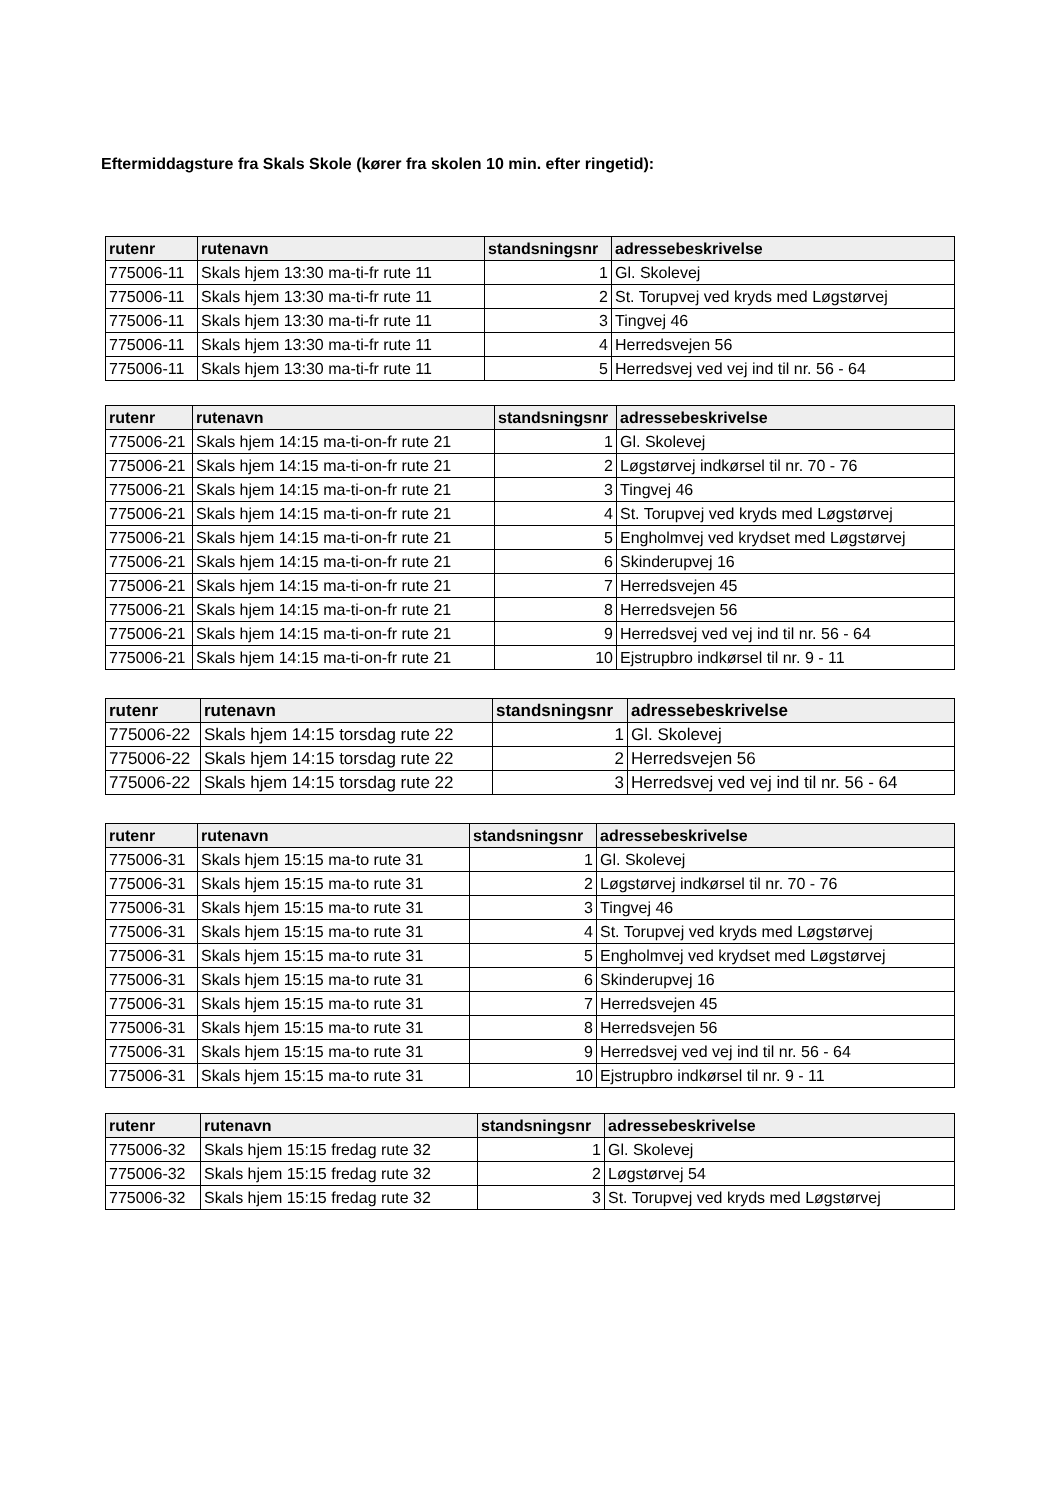Eftermiddagsture fra Skals Skole (kører fra skolen 10 min. efter ringetid):
| rutenr | rutenavn | standsningsnr | adressebeskrivelse |
| --- | --- | --- | --- |
| 775006-11 | Skals hjem 13:30 ma-ti-fr rute 11 | 1 | Gl. Skolevej |
| 775006-11 | Skals hjem 13:30 ma-ti-fr rute 11 | 2 | St. Torupvej ved kryds med Løgstørvej |
| 775006-11 | Skals hjem 13:30 ma-ti-fr rute 11 | 3 | Tingvej 46 |
| 775006-11 | Skals hjem 13:30 ma-ti-fr rute 11 | 4 | Herredsvejen 56 |
| 775006-11 | Skals hjem 13:30 ma-ti-fr rute 11 | 5 | Herredsvej ved vej ind til nr. 56 - 64 |
| rutenr | rutenavn | standsningsnr | adressebeskrivelse |
| --- | --- | --- | --- |
| 775006-21 | Skals hjem 14:15 ma-ti-on-fr rute 21 | 1 | Gl. Skolevej |
| 775006-21 | Skals hjem 14:15 ma-ti-on-fr rute 21 | 2 | Løgstørvej indkørsel til nr. 70 - 76 |
| 775006-21 | Skals hjem 14:15 ma-ti-on-fr rute 21 | 3 | Tingvej 46 |
| 775006-21 | Skals hjem 14:15 ma-ti-on-fr rute 21 | 4 | St. Torupvej ved kryds med Løgstørvej |
| 775006-21 | Skals hjem 14:15 ma-ti-on-fr rute 21 | 5 | Engholmvej ved krydset med Løgstørvej |
| 775006-21 | Skals hjem 14:15 ma-ti-on-fr rute 21 | 6 | Skinderupvej 16 |
| 775006-21 | Skals hjem 14:15 ma-ti-on-fr rute 21 | 7 | Herredsvejen 45 |
| 775006-21 | Skals hjem 14:15 ma-ti-on-fr rute 21 | 8 | Herredsvejen 56 |
| 775006-21 | Skals hjem 14:15 ma-ti-on-fr rute 21 | 9 | Herredsvej ved vej ind til nr. 56 - 64 |
| 775006-21 | Skals hjem 14:15 ma-ti-on-fr rute 21 | 10 | Ejstrupbro indkørsel til nr. 9 - 11 |
| rutenr | rutenavn | standsningsnr | adressebeskrivelse |
| --- | --- | --- | --- |
| 775006-22 | Skals hjem 14:15 torsdag rute 22 | 1 | Gl. Skolevej |
| 775006-22 | Skals hjem 14:15 torsdag rute 22 | 2 | Herredsvejen 56 |
| 775006-22 | Skals hjem 14:15 torsdag rute 22 | 3 | Herredsvej ved vej ind til nr. 56 - 64 |
| rutenr | rutenavn | standsningsnr | adressebeskrivelse |
| --- | --- | --- | --- |
| 775006-31 | Skals hjem 15:15 ma-to rute 31 | 1 | Gl. Skolevej |
| 775006-31 | Skals hjem 15:15 ma-to rute 31 | 2 | Løgstørvej indkørsel til nr. 70 - 76 |
| 775006-31 | Skals hjem 15:15 ma-to rute 31 | 3 | Tingvej 46 |
| 775006-31 | Skals hjem 15:15 ma-to rute 31 | 4 | St. Torupvej ved kryds med Løgstørvej |
| 775006-31 | Skals hjem 15:15 ma-to rute 31 | 5 | Engholmvej ved krydset med Løgstørvej |
| 775006-31 | Skals hjem 15:15 ma-to rute 31 | 6 | Skinderupvej 16 |
| 775006-31 | Skals hjem 15:15 ma-to rute 31 | 7 | Herredsvejen 45 |
| 775006-31 | Skals hjem 15:15 ma-to rute 31 | 8 | Herredsvejen 56 |
| 775006-31 | Skals hjem 15:15 ma-to rute 31 | 9 | Herredsvej ved vej ind til nr. 56 - 64 |
| 775006-31 | Skals hjem 15:15 ma-to rute 31 | 10 | Ejstrupbro indkørsel til nr. 9 - 11 |
| rutenr | rutenavn | standsningsnr | adressebeskrivelse |
| --- | --- | --- | --- |
| 775006-32 | Skals hjem 15:15 fredag rute 32 | 1 | Gl. Skolevej |
| 775006-32 | Skals hjem 15:15 fredag rute 32 | 2 | Løgstørvej 54 |
| 775006-32 | Skals hjem 15:15 fredag rute 32 | 3 | St. Torupvej ved kryds med Løgstørvej |